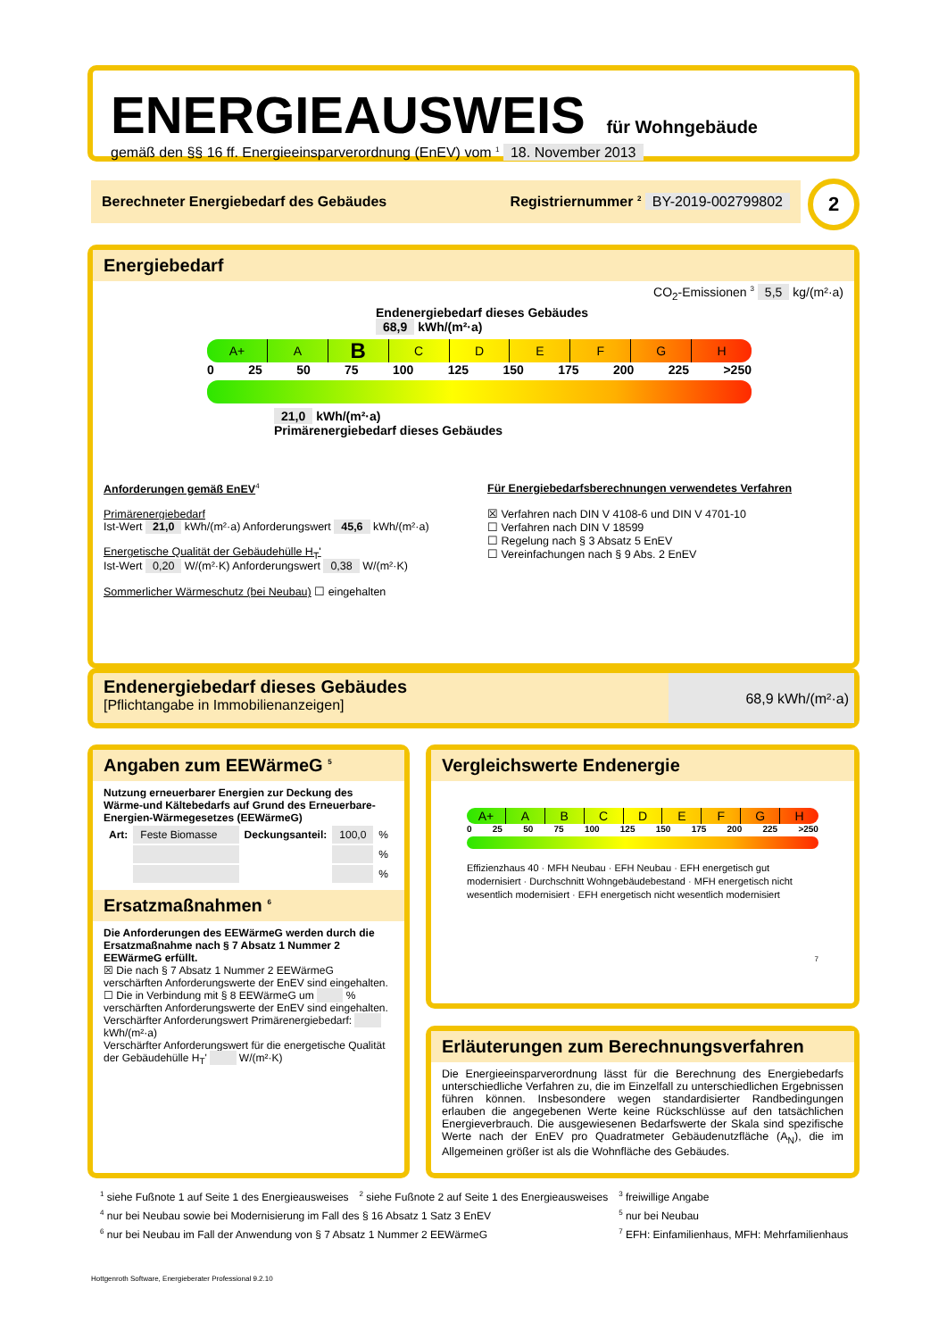ENERGIEAUSWEIS für Wohngebäude
gemäß den §§ 16 ff. Energieeinsparverordnung (EnEV) vom <sup>1</sup> 18. November 2013
Berechneter Energiebedarf des Gebäudes Registriernummer <sup>2</sup> BY-2019-002799802 2
Energiebedarf
CO<sub>2</sub>-Emissionen <sup>3</sup> 5,5 kg/(m²·a)
Endenergiebedarf dieses Gebäudes
68,9 kWh/(m²·a)
A+ A
B
C D E F G H
0 25 50 75 100 125 150 175 200 225 >250
21,0 kWh/(m²·a)
Primärenergiebedarf dieses Gebäudes
Anforderungen gemäß EnEV<sup>4</sup>
Primärenergiebedarf
Ist-Wert 21,0 kWh/(m²·a) Anforderungswert 45,6 kWh/(m²·a)
Energetische Qualität der Gebäudehülle H<sub>T</sub>'
Ist-Wert 0,20 W/(m²·K) Anforderungswert 0,38 W/(m²·K)
Sommerlicher Wärmeschutz (bei Neubau) ☐ eingehalten
Für Energiebedarfsberechnungen verwendetes Verfahren
☒ Verfahren nach DIN V 4108-6 und DIN V 4701-10
☐ Verfahren nach DIN V 18599
☐ Regelung nach § 3 Absatz 5 EnEV
☐ Vereinfachungen nach § 9 Abs. 2 EnEV
Endenergiebedarf dieses Gebäudes
[Pflichtangabe in Immobilienanzeigen]
68,9 kWh/(m²·a)
Angaben zum EEWärmeG <sup>5</sup>
Nutzung erneuerbarer Energien zur Deckung des Wärme-und Kältebedarfs auf Grund des Erneuerbare-Energien-Wärmegesetzes (EEWärmeG)
| Art: | Feste Biomasse | Deckungsanteil: | 100,0 | % |
| | | | | % |
| | | | | % |
Ersatzmaßnahmen <sup>6</sup>
Die Anforderungen des EEWärmeG werden durch die Ersatzmaßnahme nach § 7 Absatz 1 Nummer 2 EEWärmeG erfüllt.
☒ Die nach § 7 Absatz 1 Nummer 2 EEWärmeG verschärften Anforderungswerte der EnEV sind eingehalten.
☐ Die in Verbindung mit § 8 EEWärmeG um % verschärften Anforderungswerte der EnEV sind eingehalten.
Verschärfter Anforderungswert Primärenergiebedarf: kWh/(m²·a)
Verschärfter Anforderungswert für die energetische Qualität der Gebäudehülle H<sub>T</sub>' W/(m²·K)
Vergleichswerte Endenergie
A+ A B C D E F G H
0 25 50 75 100 125 150 175 200 225 >250
Effizienzhaus 40 · MFH Neubau · EFH Neubau · EFH energetisch gut modernisiert · Durchschnitt Wohngebäudebestand · MFH energetisch nicht wesentlich modernisiert · EFH energetisch nicht wesentlich modernisiert
7
Erläuterungen zum Berechnungsverfahren
Die Energieeinsparverordnung lässt für die Berechnung des Energiebedarfs unterschiedliche Verfahren zu, die im Einzelfall zu unterschiedlichen Ergebnissen führen können. Insbesondere wegen standardisierter Randbedingungen erlauben die angegebenen Werte keine Rückschlüsse auf den tatsächlichen Energieverbrauch. Die ausgewiesenen Bedarfswerte der Skala sind spezifische Werte nach der EnEV pro Quadratmeter Gebäudenutzfläche (A<sub>N</sub>), die im Allgemeinen größer ist als die Wohnfläche des Gebäudes.
| <sup>1</sup> siehe Fußnote 1 auf Seite 1 des Energieausweises | <sup>2</sup> siehe Fußnote 2 auf Seite 1 des Energieausweises | <sup>3</sup> freiwillige Angabe |
| <sup>4</sup> nur bei Neubau sowie bei Modernisierung im Fall des § 16 Absatz 1 Satz 3 EnEV | | <sup>5</sup> nur bei Neubau |
| <sup>6</sup> nur bei Neubau im Fall der Anwendung von § 7 Absatz 1 Nummer 2 EEWärmeG | | <sup>7</sup> EFH: Einfamilienhaus, MFH: Mehrfamilienhaus |
Hottgenroth Software, Energieberater Professional 9.2.10